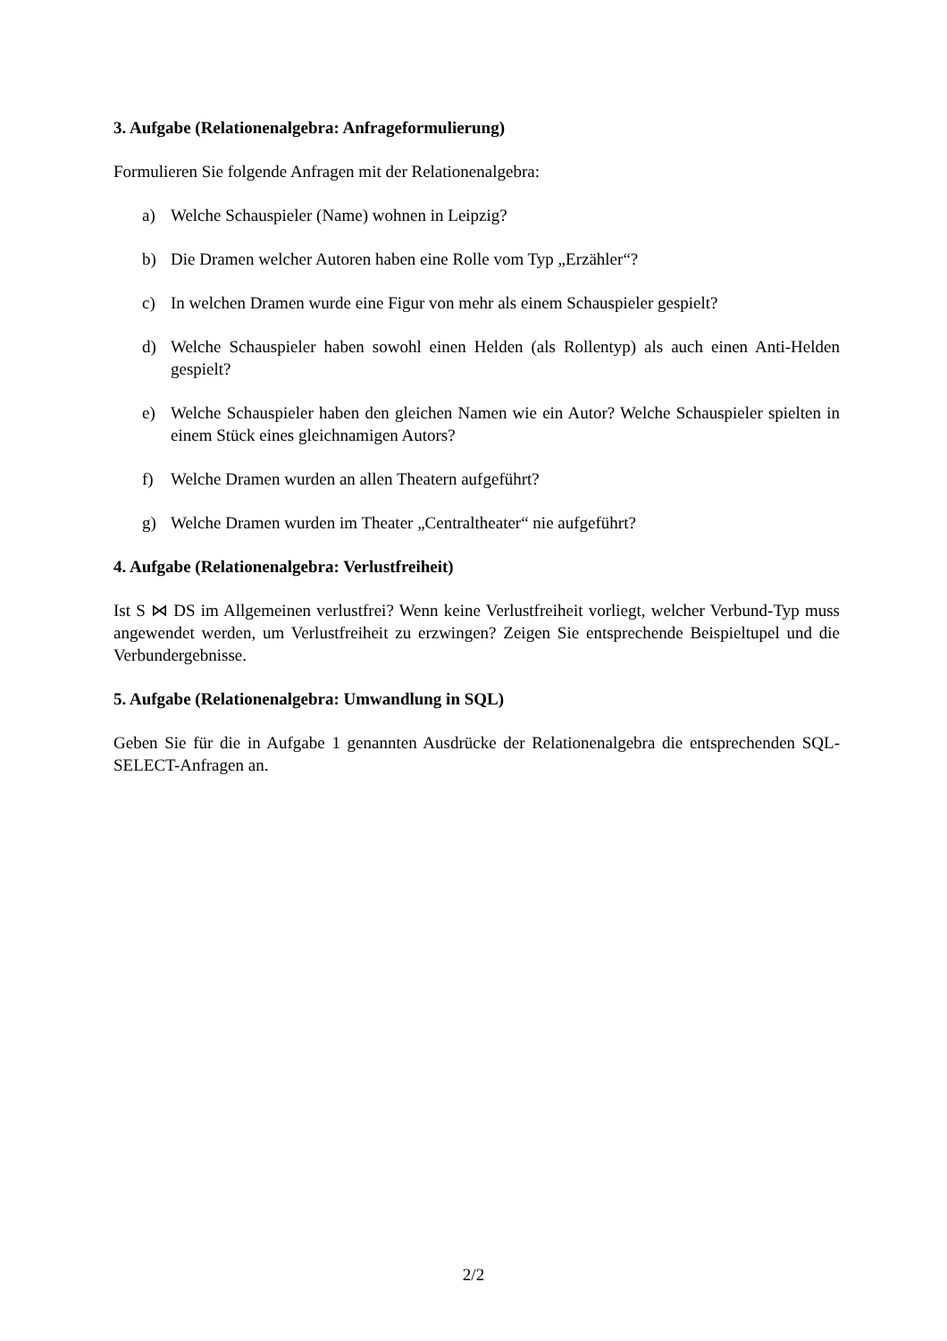3. Aufgabe (Relationenalgebra: Anfrageformulierung)
Formulieren Sie folgende Anfragen mit der Relationenalgebra:
a) Welche Schauspieler (Name) wohnen in Leipzig?
b) Die Dramen welcher Autoren haben eine Rolle vom Typ „Erzähler“?
c) In welchen Dramen wurde eine Figur von mehr als einem Schauspieler gespielt?
d) Welche Schauspieler haben sowohl einen Helden (als Rollentyp) als auch einen Anti-Helden gespielt?
e) Welche Schauspieler haben den gleichen Namen wie ein Autor? Welche Schauspieler spielten in einem Stück eines gleichnamigen Autors?
f) Welche Dramen wurden an allen Theatern aufgeführt?
g) Welche Dramen wurden im Theater „Centraltheater“ nie aufgeführt?
4. Aufgabe (Relationenalgebra: Verlustfreiheit)
Ist S ⋈ DS im Allgemeinen verlustfrei? Wenn keine Verlustfreiheit vorliegt, welcher Verbund-Typ muss angewendet werden, um Verlustfreiheit zu erzwingen? Zeigen Sie entsprechende Beispieltupel und die Verbundergebnisse.
5. Aufgabe (Relationenalgebra: Umwandlung in SQL)
Geben Sie für die in Aufgabe 1 genannten Ausdrücke der Relationenalgebra die entsprechenden SQL-SELECT-Anfragen an.
2/2